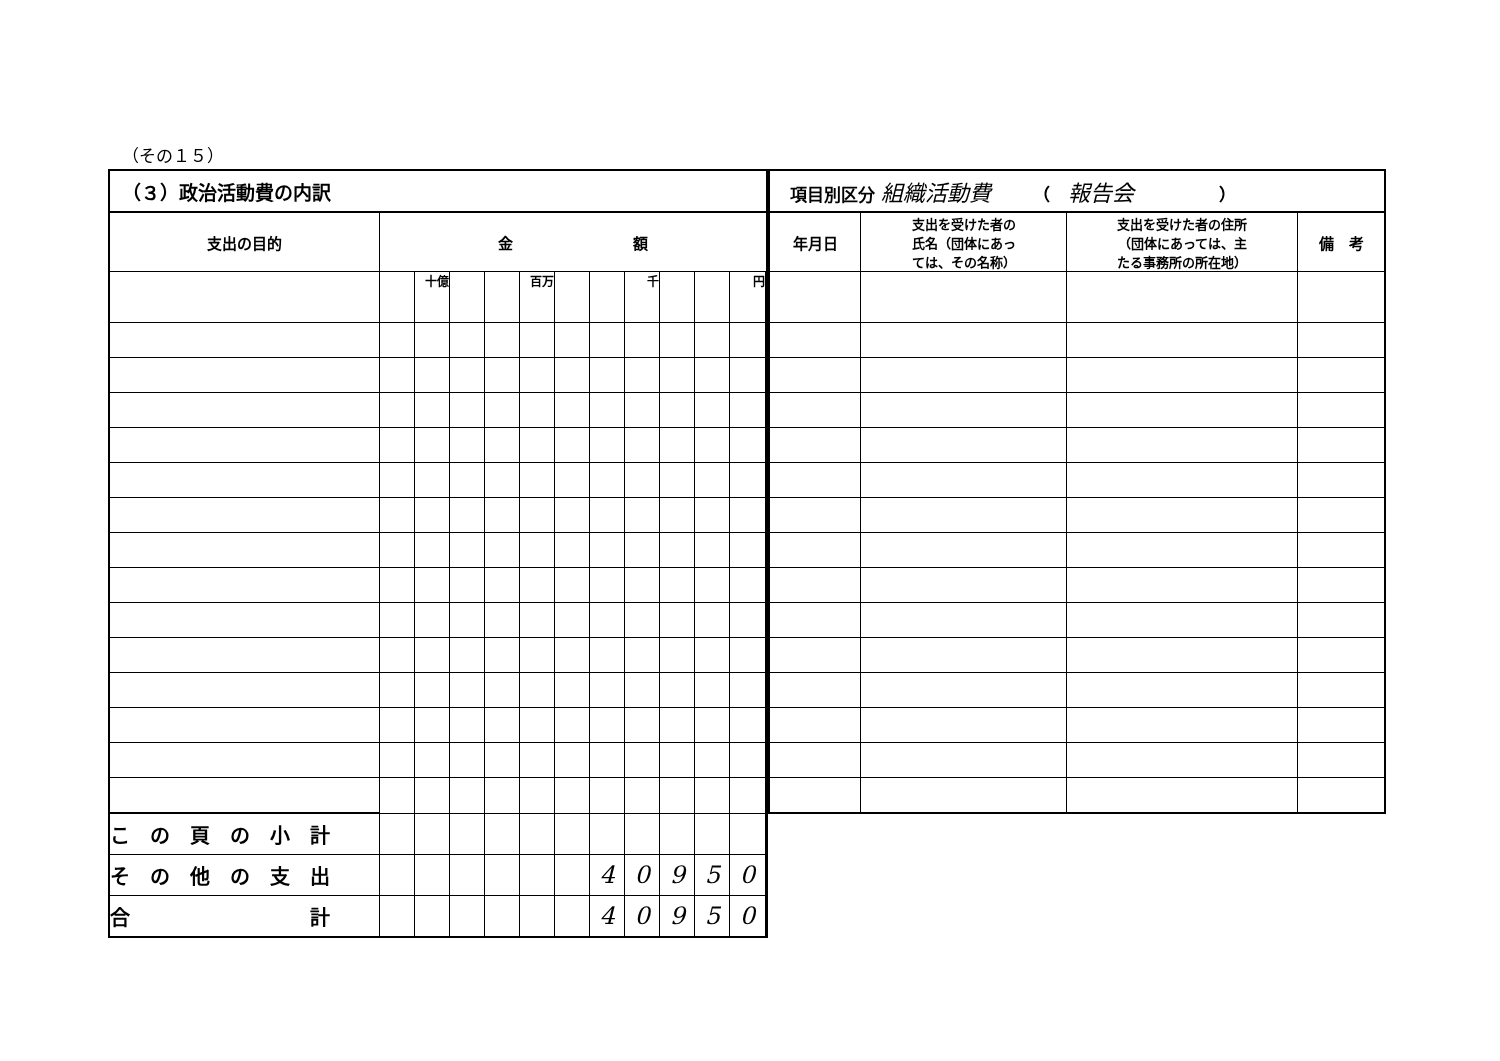（その１５）
| （３）政治活動費の内訳 | | | | | | | | | | | | |
| --- | --- | --- | --- | --- | --- | --- | --- | --- | --- | --- | --- | --- |
| 支出の目的 | 金 額 | | | | | | | | | | | |
| | | 十億 | | | 百万 | | | 千 | | | 円 | |
| こ の 頁 の 小 計 | | | | | | | | | | | | |
| そ の 他 の 支 出 | | | | | | | 4 | 0 | 9 | 5 | 0 | |
| 合 計 | | | | | | | 4 | 0 | 9 | 5 | 0 | |
| 項目別区分 組織活動費 （ 報告会 ） | | | |
| --- | --- | --- | --- |
| 年月日 | 支出を受けた者の 氏名（団体にあっ ては、その名称） | 支出を受けた者の住所 （団体にあっては、主 たる事務所の所在地） | 備 考 |